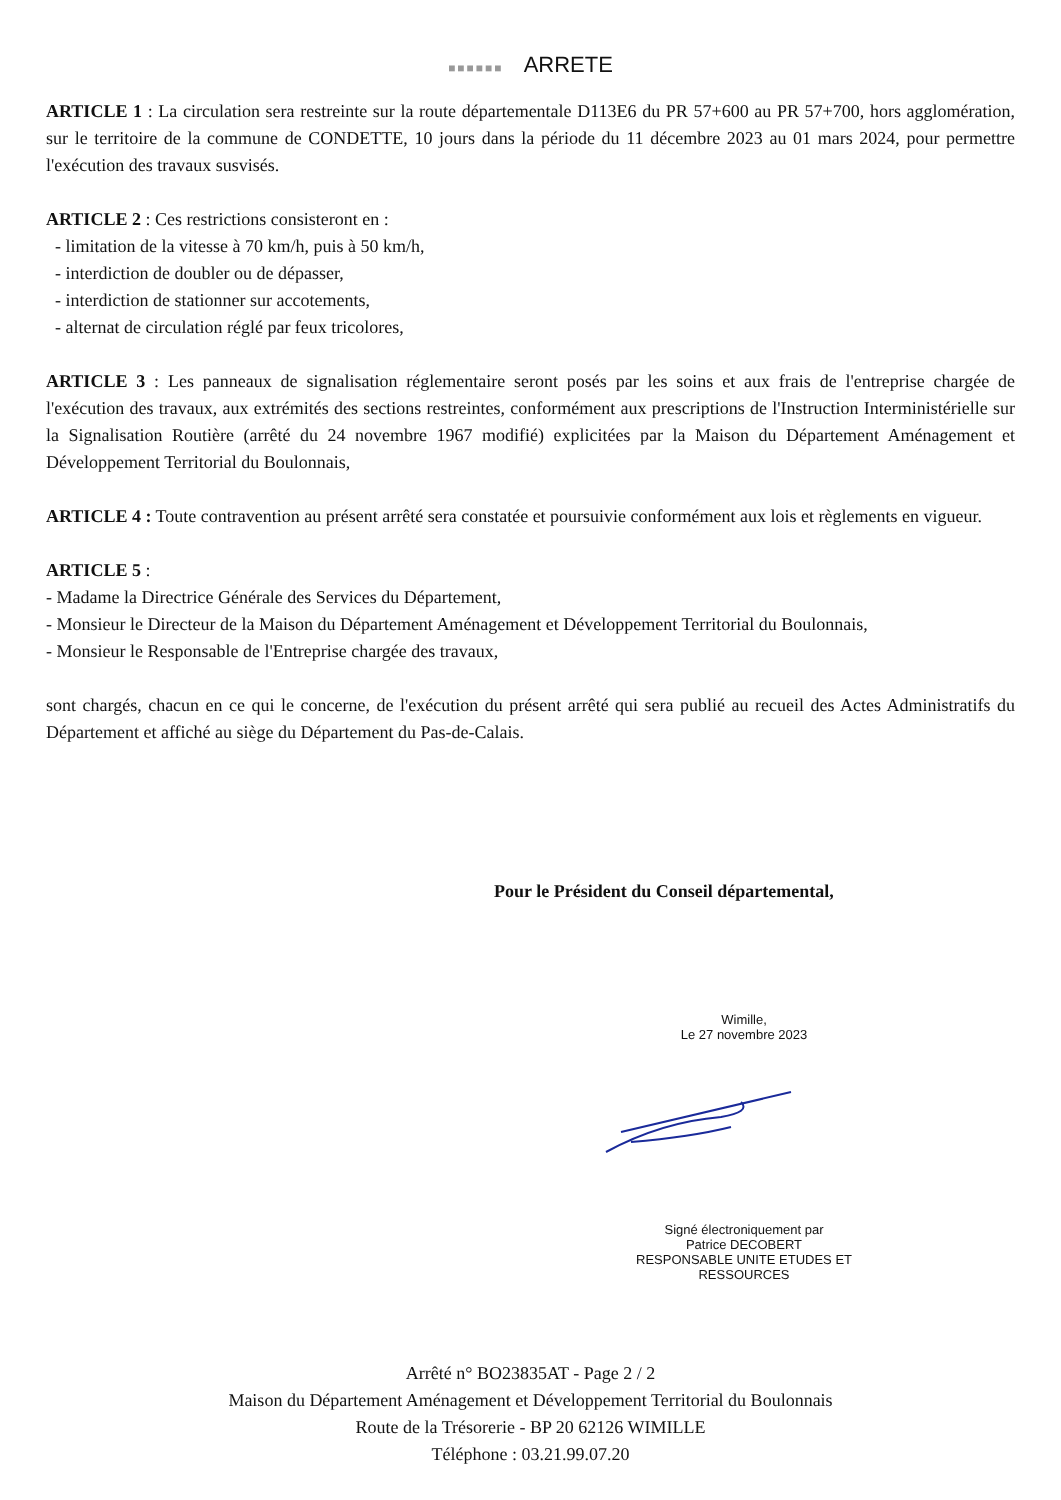■■■■■■ ARRETE
ARTICLE 1 : La circulation sera restreinte sur la route départementale D113E6 du PR 57+600 au PR 57+700, hors agglomération, sur le territoire de la commune de CONDETTE, 10 jours dans la période du 11 décembre 2023 au 01 mars 2024, pour permettre l'exécution des travaux susvisés.
ARTICLE 2 : Ces restrictions consisteront en :
- limitation de la vitesse à 70 km/h, puis à 50 km/h,
- interdiction de doubler ou de dépasser,
- interdiction de stationner sur accotements,
- alternat de circulation réglé par feux tricolores,
ARTICLE 3 : Les panneaux de signalisation réglementaire seront posés par les soins et aux frais de l'entreprise chargée de l'exécution des travaux, aux extrémités des sections restreintes, conformément aux prescriptions de l'Instruction Interministérielle sur la Signalisation Routière (arrêté du 24 novembre 1967 modifié) explicitées par la Maison du Département Aménagement et Développement Territorial du Boulonnais,
ARTICLE 4 : Toute contravention au présent arrêté sera constatée et poursuivie conformément aux lois et règlements en vigueur.
ARTICLE 5 :
- Madame la Directrice Générale des Services du Département,
- Monsieur le Directeur de la Maison du Département Aménagement et Développement Territorial du Boulonnais,
- Monsieur le Responsable de l'Entreprise chargée des travaux,
sont chargés, chacun en ce qui le concerne, de l'exécution du présent arrêté qui sera publié au recueil des Actes Administratifs du Département et affiché au siège du Département du Pas-de-Calais.
Pour le Président du Conseil départemental,
Wimille,
Le 27 novembre 2023
Signé électroniquement par
Patrice DECOBERT
RESPONSABLE UNITE ETUDES ET
RESSOURCES
Arrêté n° BO23835AT - Page 2 / 2
Maison du Département Aménagement et Développement Territorial du Boulonnais
Route de la Trésorerie - BP 20 62126 WIMILLE
Téléphone : 03.21.99.07.20